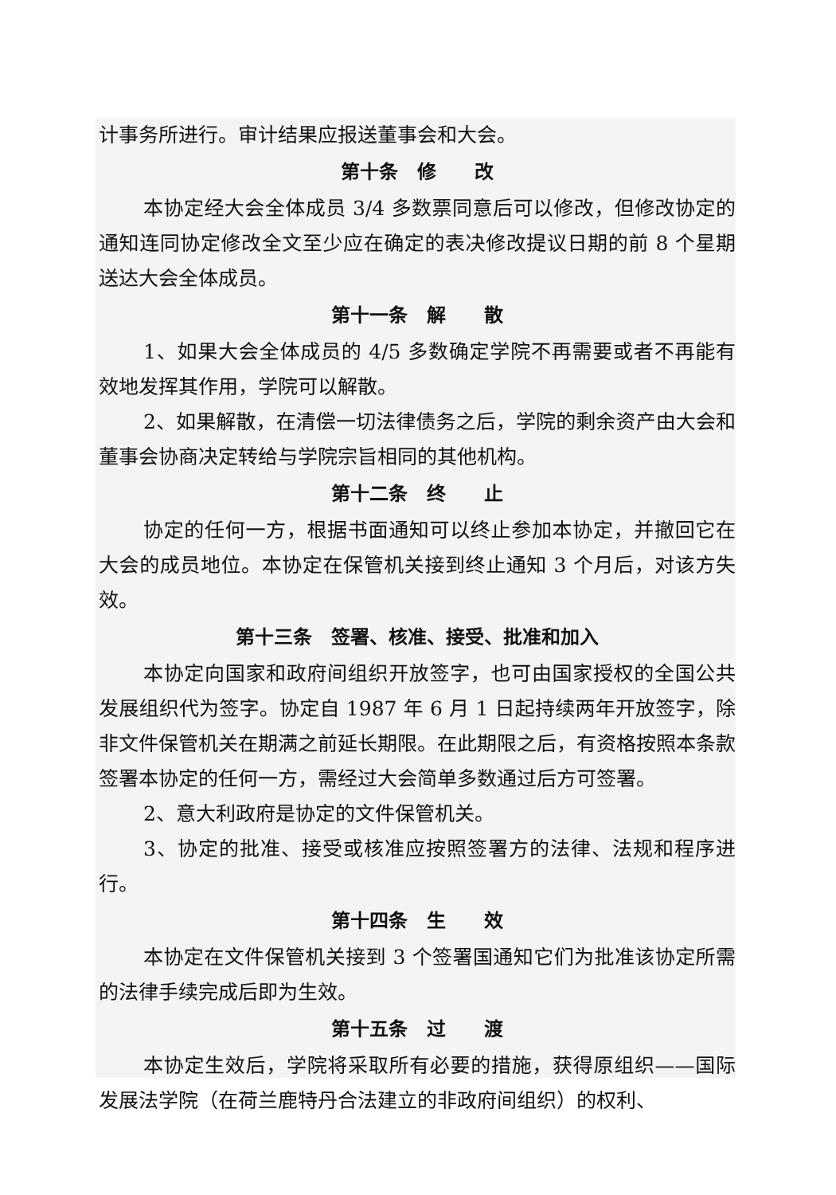计事务所进行。审计结果应报送董事会和大会。
第十条　修　　改
本协定经大会全体成员 3/4 多数票同意后可以修改，但修改协定的通知连同协定修改全文至少应在确定的表决修改提议日期的前 8 个星期送达大会全体成员。
第十一条　解　　散
1、如果大会全体成员的 4/5 多数确定学院不再需要或者不再能有效地发挥其作用，学院可以解散。
2、如果解散，在清偿一切法律债务之后，学院的剩余资产由大会和董事会协商决定转给与学院宗旨相同的其他机构。
第十二条　终　　止
协定的任何一方，根据书面通知可以终止参加本协定，并撤回它在大会的成员地位。本协定在保管机关接到终止通知 3 个月后，对该方失效。
第十三条　签署、核准、接受、批准和加入
本协定向国家和政府间组织开放签字，也可由国家授权的全国公共发展组织代为签字。协定自 1987 年 6 月 1 日起持续两年开放签字，除非文件保管机关在期满之前延长期限。在此期限之后，有资格按照本条款签署本协定的任何一方，需经过大会简单多数通过后方可签署。
2、意大利政府是协定的文件保管机关。
3、协定的批准、接受或核准应按照签署方的法律、法规和程序进行。
第十四条　生　　效
本协定在文件保管机关接到 3 个签署国通知它们为批准该协定所需的法律手续完成后即为生效。
第十五条　过　　渡
本协定生效后，学院将采取所有必要的措施，获得原组织——国际发展法学院（在荷兰鹿特丹合法建立的非政府间组织）的权利、